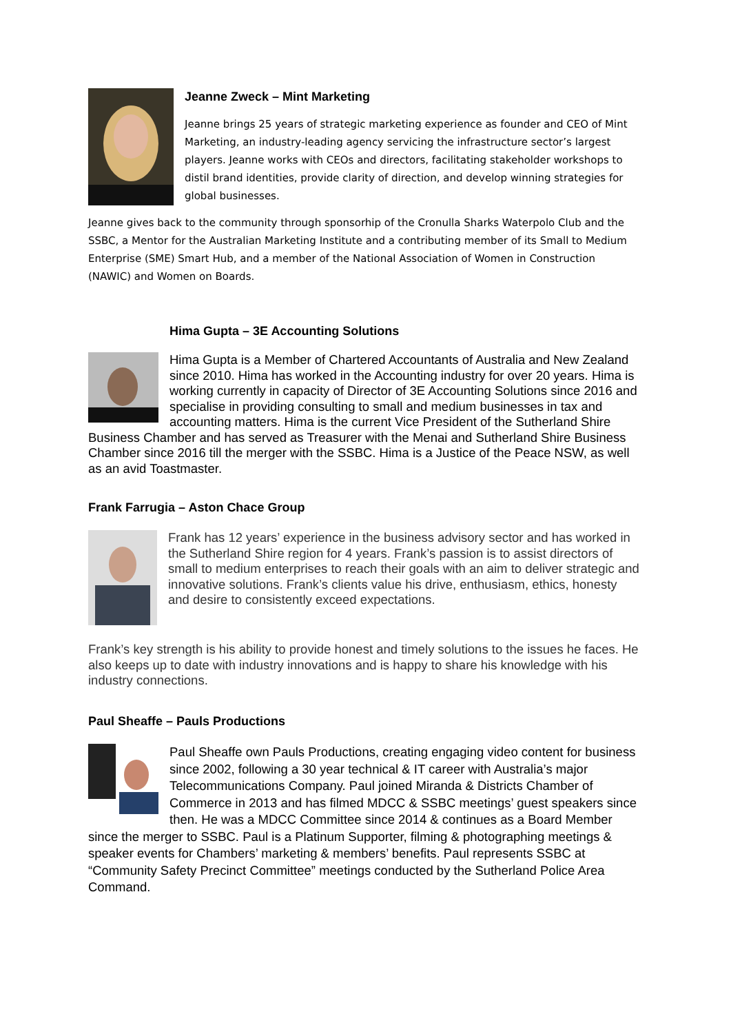Jeanne Zweck – Mint Marketing
Jeanne brings 25 years of strategic marketing experience as founder and CEO of Mint Marketing, an industry-leading agency servicing the infrastructure sector’s largest players. Jeanne works with CEOs and directors, facilitating stakeholder workshops to distil brand identities, provide clarity of direction, and develop winning strategies for global businesses.
Jeanne gives back to the community through sponsorhip of the Cronulla Sharks Waterpolo Club and the SSBC, a Mentor for the Australian Marketing Institute and a contributing member of its Small to Medium Enterprise (SME) Smart Hub, and a member of the National Association of Women in Construction (NAWIC) and Women on Boards.
Hima Gupta – 3E Accounting Solutions
Hima Gupta is a Member of Chartered Accountants of Australia and New Zealand since 2010. Hima has worked in the Accounting industry for over 20 years. Hima is working currently in capacity of Director of 3E Accounting Solutions since 2016 and specialise in providing consulting to small and medium businesses in tax and accounting matters. Hima is the current Vice President of the Sutherland Shire Business Chamber and has served as Treasurer with the Menai and Sutherland Shire Business Chamber since 2016 till the merger with the SSBC. Hima is a Justice of the Peace NSW, as well as an avid Toastmaster.
Frank Farrugia – Aston Chace Group
Frank has 12 years’ experience in the business advisory sector and has worked in the Sutherland Shire region for 4 years. Frank’s passion is to assist directors of small to medium enterprises to reach their goals with an aim to deliver strategic and innovative solutions. Frank’s clients value his drive, enthusiasm, ethics, honesty and desire to consistently exceed expectations.
Frank’s key strength is his ability to provide honest and timely solutions to the issues he faces. He also keeps up to date with industry innovations and is happy to share his knowledge with his industry connections.
Paul Sheaffe – Pauls Productions
Paul Sheaffe own Pauls Productions, creating engaging video content for business since 2002, following a 30 year technical & IT career with Australia’s major Telecommunications Company. Paul joined Miranda & Districts Chamber of Commerce in 2013 and has filmed MDCC & SSBC meetings’ guest speakers since then. He was a MDCC Committee since 2014 & continues as a Board Member since the merger to SSBC. Paul is a Platinum Supporter, filming & photographing meetings & speaker events for Chambers’ marketing & members’ benefits. Paul represents SSBC at “Community Safety Precinct Committee” meetings conducted by the Sutherland Police Area Command.